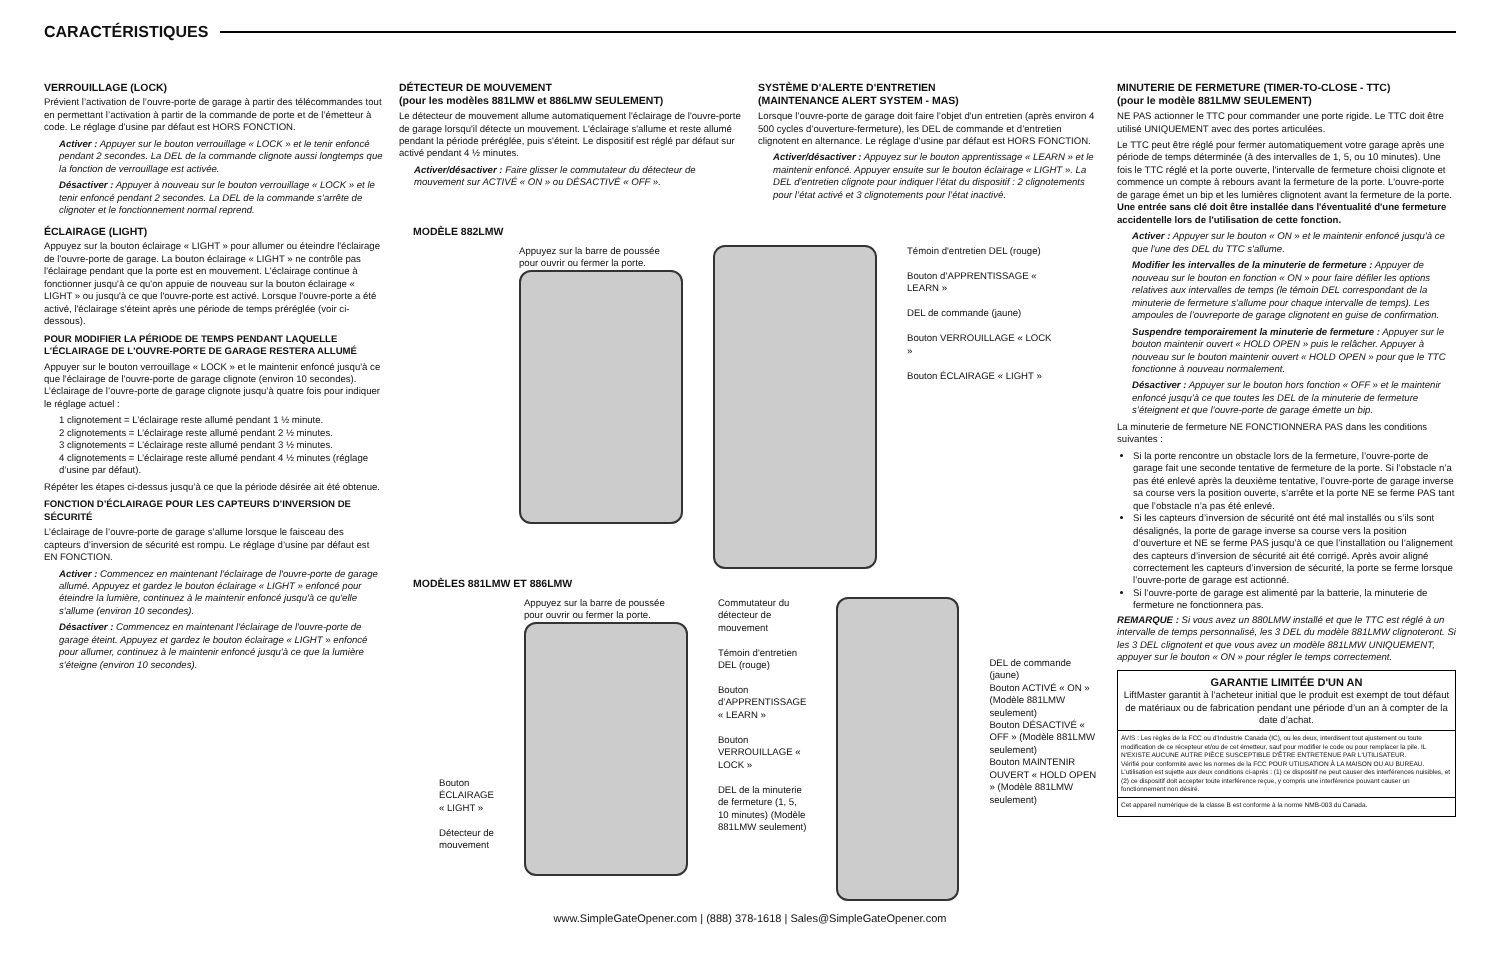CARACTÉRISTIQUES
VERROUILLAGE (LOCK)
Prévient l’activation de l’ouvre-porte de garage à partir des télécommandes tout en permettant l’activation à partir de la commande de porte et de l’émetteur à code. Le réglage d’usine par défaut est HORS FONCTION.
Activer : Appuyer sur le bouton verrouillage « LOCK » et le tenir enfoncé pendant 2 secondes. La DEL de la commande clignote aussi longtemps que la fonction de verrouillage est activée.
Désactiver : Appuyer à nouveau sur le bouton verrouillage « LOCK » et le tenir enfoncé pendant 2 secondes. La DEL de la commande s’arrête de clignoter et le fonctionnement normal reprend.
ÉCLAIRAGE (LIGHT)
Appuyez sur la bouton éclairage « LIGHT » pour allumer ou éteindre l'éclairage de l'ouvre-porte de garage. La bouton éclairage « LIGHT » ne contrôle pas l'éclairage pendant que la porte est en mouvement. L'éclairage continue à fonctionner jusqu'à ce qu'on appuie de nouveau sur la bouton éclairage « LIGHT » ou jusqu'à ce que l'ouvre-porte est activé. Lorsque l'ouvre-porte a été activé, l'éclairage s'éteint après une période de temps préréglée (voir ci-dessous).
POUR MODIFIER LA PÉRIODE DE TEMPS PENDANT LAQUELLE L'ÉCLAIRAGE DE L'OUVRE-PORTE DE GARAGE RESTERA ALLUMÉ
Appuyer sur le bouton verrouillage « LOCK » et le maintenir enfoncé jusqu'à ce que l'éclairage de l'ouvre-porte de garage clignote (environ 10 secondes). L’éclairage de l’ouvre-porte de garage clignote jusqu’à quatre fois pour indiquer le réglage actuel :
1 clignotement = L’éclairage reste allumé pendant 1 ½ minute.
2 clignotements = L’éclairage reste allumé pendant 2 ½ minutes.
3 clignotements = L’éclairage reste allumé pendant 3 ½ minutes.
4 clignotements = L’éclairage reste allumé pendant 4 ½ minutes (réglage d’usine par défaut).
Répéter les étapes ci-dessus jusqu’à ce que la période désirée ait été obtenue.
FONCTION D’ÉCLAIRAGE POUR LES CAPTEURS D’INVERSION DE SÉCURITÉ
L’éclairage de l’ouvre-porte de garage s’allume lorsque le faisceau des capteurs d’inversion de sécurité est rompu. Le réglage d’usine par défaut est EN FONCTION.
Activer : Commencez en maintenant l'éclairage de l'ouvre-porte de garage allumé. Appuyez et gardez le bouton éclairage « LIGHT » enfoncé pour éteindre la lumière, continuez à le maintenir enfoncé jusqu'à ce qu'elle s'allume (environ 10 secondes).
Désactiver : Commencez en maintenant l'éclairage de l'ouvre-porte de garage éteint. Appuyez et gardez le bouton éclairage « LIGHT » enfoncé pour allumer, continuez à le maintenir enfoncé jusqu'à ce que la lumière s'éteigne (environ 10 secondes).
DÉTECTEUR DE MOUVEMENT
(pour les modèles 881LMW et 886LMW SEULEMENT)
Le détecteur de mouvement allume automatiquement l'éclairage de l'ouvre-porte de garage lorsqu'il détecte un mouvement. L'éclairage s'allume et reste allumé pendant la période préréglée, puis s'éteint. Le dispositif est réglé par défaut sur activé pendant 4 ½ minutes.
Activer/désactiver : Faire glisser le commutateur du détecteur de mouvement sur ACTIVÉ « ON » ou DÉSACTIVÉ « OFF ».
SYSTÈME D'ALERTE D'ENTRETIEN
(MAINTENANCE ALERT SYSTEM - MAS)
Lorsque l’ouvre-porte de garage doit faire l’objet d'un entretien (après environ 4 500 cycles d’ouverture-fermeture), les DEL de commande et d’entretien clignotent en alternance. Le réglage d’usine par défaut est HORS FONCTION.
Activer/désactiver : Appuyez sur le bouton apprentissage « LEARN » et le maintenir enfoncé. Appuyer ensuite sur le bouton éclairage « LIGHT ». La DEL d’entretien clignote pour indiquer l’état du dispositif : 2 clignotements pour l’état activé et 3 clignotements pour l’état inactivé.
MODÈLE 882LMW
Appuyez sur la barre de poussée pour ouvrir ou fermer la porte.
Témoin d'entretien DEL (rouge)
Bouton d’APPRENTISSAGE « LEARN »
DEL de commande (jaune)
Bouton VERROUILLAGE « LOCK »
Bouton ÉCLAIRAGE « LIGHT »
MODÈLES 881LMW ET 886LMW
Bouton ÉCLAIRAGE « LIGHT »
Détecteur de mouvement
Appuyez sur la barre de poussée pour ouvrir ou fermer la porte.
Commutateur du détecteur de mouvement
Témoin d'entretien DEL (rouge)
Bouton d’APPRENTISSAGE « LEARN »
Bouton VERROUILLAGE « LOCK »
DEL de la minuterie de fermeture (1, 5, 10 minutes) (Modèle 881LMW seulement)
DEL de commande (jaune)
Bouton ACTIVÉ « ON » (Modèle 881LMW seulement)
Bouton DÉSACTIVÉ « OFF » (Modèle 881LMW seulement)
Bouton MAINTENIR OUVERT « HOLD OPEN » (Modèle 881LMW seulement)
MINUTERIE DE FERMETURE (TIMER-TO-CLOSE - TTC)
(pour le modèle 881LMW SEULEMENT)
NE PAS actionner le TTC pour commander une porte rigide. Le TTC doit être utilisé UNIQUEMENT avec des portes articulées.
Le TTC peut être réglé pour fermer automatiquement votre garage après une période de temps déterminée (à des intervalles de 1, 5, ou 10 minutes). Une fois le TTC réglé et la porte ouverte, l'intervalle de fermeture choisi clignote et commence un compte à rebours avant la fermeture de la porte. L'ouvre-porte de garage émet un bip et les lumières clignotent avant la fermeture de la porte. Une entrée sans clé doit être installée dans l'éventualité d'une fermeture accidentelle lors de l'utilisation de cette fonction.
Activer : Appuyer sur le bouton « ON » et le maintenir enfoncé jusqu'à ce que l'une des DEL du TTC s'allume.
Modifier les intervalles de la minuterie de fermeture : Appuyer de nouveau sur le bouton en fonction « ON » pour faire défiler les options relatives aux intervalles de temps (le témoin DEL correspondant de la minuterie de fermeture s’allume pour chaque intervalle de temps). Les ampoules de l’ouvreporte de garage clignotent en guise de confirmation.
Suspendre temporairement la minuterie de fermeture : Appuyer sur le bouton maintenir ouvert « HOLD OPEN » puis le relâcher. Appuyer à nouveau sur le bouton maintenir ouvert « HOLD OPEN » pour que le TTC fonctionne à nouveau normalement.
Désactiver : Appuyer sur le bouton hors fonction « OFF » et le maintenir enfoncé jusqu’à ce que toutes les DEL de la minuterie de fermeture s’éteignent et que l’ouvre-porte de garage émette un bip.
La minuterie de fermeture NE FONCTIONNERA PAS dans les conditions suivantes :
Si la porte rencontre un obstacle lors de la fermeture, l’ouvre-porte de garage fait une seconde tentative de fermeture de la porte. Si l’obstacle n’a pas été enlevé après la deuxième tentative, l’ouvre-porte de garage inverse sa course vers la position ouverte, s’arrête et la porte NE se ferme PAS tant que l’obstacle n’a pas été enlevé.
Si les capteurs d’inversion de sécurité ont été mal installés ou s’ils sont désalignés, la porte de garage inverse sa course vers la position d’ouverture et NE se ferme PAS jusqu’à ce que l’installation ou l’alignement des capteurs d’inversion de sécurité ait été corrigé. Après avoir aligné correctement les capteurs d’inversion de sécurité, la porte se ferme lorsque l’ouvre-porte de garage est actionné.
Si l’ouvre-porte de garage est alimenté par la batterie, la minuterie de fermeture ne fonctionnera pas.
REMARQUE : Si vous avez un 880LMW installé et que le TTC est réglé à un intervalle de temps personnalisé, les 3 DEL du modèle 881LMW clignoteront. Si les 3 DEL clignotent et que vous avez un modèle 881LMW UNIQUEMENT, appuyer sur le bouton « ON » pour régler le temps correctement.
GARANTIE LIMITÉE D'UN AN
LiftMaster garantit à l’acheteur initial que le produit est exempt de tout défaut de matériaux ou de fabrication pendant une période d’un an à compter de la date d’achat.
AVIS : Les règles de la FCC ou d’Industrie Canada (IC), ou les deux, interdisent tout ajustement ou toute modification de ce récepteur et/ou de cet émetteur, sauf pour modifier le code ou pour remplacer la pile. IL N'EXISTE AUCUNE AUTRE PIÈCE SUSCEPTIBLE D'ÊTRE ENTRETENUE PAR L'UTILISATEUR.
Vérifié pour conformité avec les normes de la FCC POUR UTILISATION À LA MAISON OU AU BUREAU. L’utilisation est sujette aux deux conditions ci-après : (1) ce dispositif ne peut causer des interférences nuisibles, et (2) ce dispositif doit accepter toute interférence reçue, y compris une interférence pouvant causer un fonctionnement non désiré.
Cet appareil numérique de la classe B est conforme à la norme NMB-003 du Canada.
www.SimpleGateOpener.com | (888) 378-1618 | Sales@SimpleGateOpener.com